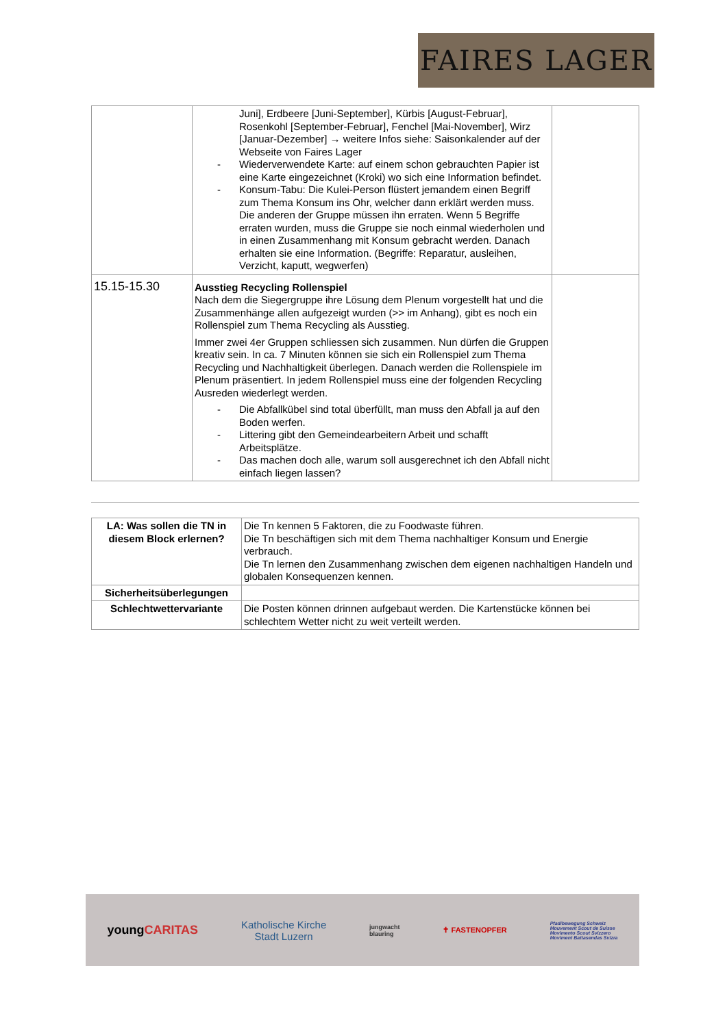FAIRES LAGER
| | Juni], Erdbeere [Juni-September], Kürbis [August-Februar], Rosenkohl [September-Februar], Fenchel [Mai-November], Wirz [Januar-Dezember] → weitere Infos siehe: Saisonkalender auf der Webseite von Faires Lager - Wiederverwendete Karte: auf einem schon gebrauchten Papier ist eine Karte eingezeichnet (Kroki) wo sich eine Information befindet. - Konsum-Tabu: Die Kulei-Person flüstert jemandem einen Begriff zum Thema Konsum ins Ohr, welcher dann erklärt werden muss. Die anderen der Gruppe müssen ihn erraten. Wenn 5 Begriffe erraten wurden, muss die Gruppe sie noch einmal wiederholen und in einen Zusammenhang mit Konsum gebracht werden. Danach erhalten sie eine Information. (Begriffe: Reparatur, ausleihen, Verzicht, kaputt, wegwerfen) | |
| 15.15-15.30 | Ausstieg Recycling Rollenspiel Nach dem die Siegergruppe ihre Lösung dem Plenum vorgestellt hat und die Zusammenhänge allen aufgezeigt wurden (>> im Anhang), gibt es noch ein Rollenspiel zum Thema Recycling als Ausstieg. Immer zwei 4er Gruppen schliessen sich zusammen. Nun dürfen die Gruppen kreativ sein. In ca. 7 Minuten können sie sich ein Rollenspiel zum Thema Recycling und Nachhaltigkeit überlegen. Danach werden die Rollenspiele im Plenum präsentiert. In jedem Rollenspiel muss eine der folgenden Recycling Ausreden wiederlegt werden. - Die Abfallkübel sind total überfüllt, man muss den Abfall ja auf den Boden werfen. - Littering gibt den Gemeindearbeitern Arbeit und schafft Arbeitsplätze. - Das machen doch alle, warum soll ausgerechnet ich den Abfall nicht einfach liegen lassen? | |
| LA: Was sollen die TN in diesem Block erlernen? | Die Tn kennen 5 Faktoren, die zu Foodwaste führen. Die Tn beschäftigen sich mit dem Thema nachhaltiger Konsum und Energie verbrauch. Die Tn lernen den Zusammenhang zwischen dem eigenen nachhaltigen Handeln und globalen Konsequenzen kennen. |
| Sicherheitsüberlegungen | |
| Schlechtwettervariante | Die Posten können drinnen aufgebaut werden. Die Kartenstücke können bei schlechtem Wetter nicht zu weit verteilt werden. |
youngCARITAS
Katholische Kirche
Stadt Luzern
jungwacht
blauring
✝ FASTENOPFER
Pfadibewegung Schweiz
Mouvement Scout de Suisse
Movimento Scout Svizzero
Moviment Battasendas Svizra